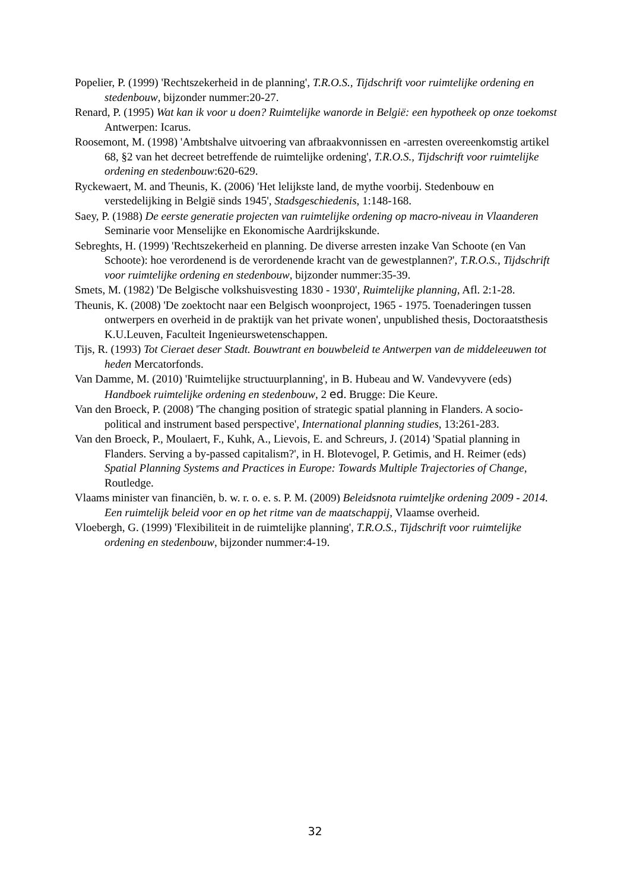Popelier, P. (1999) 'Rechtszekerheid in de planning', T.R.O.S., Tijdschrift voor ruimtelijke ordening en stedenbouw, bijzonder nummer:20-27.
Renard, P. (1995) Wat kan ik voor u doen? Ruimtelijke wanorde in België: een hypotheek op onze toekomst Antwerpen: Icarus.
Roosemont, M. (1998) 'Ambtshalve uitvoering van afbraakvonnissen en -arresten overeenkomstig artikel 68, §2 van het decreet betreffende de ruimtelijke ordening', T.R.O.S., Tijdschrift voor ruimtelijke ordening en stedenbouw:620-629.
Ryckewaert, M. and Theunis, K. (2006) 'Het lelijkste land, de mythe voorbij. Stedenbouw en verstedelijking in België sinds 1945', Stadsgeschiedenis, 1:148-168.
Saey, P. (1988) De eerste generatie projecten van ruimtelijke ordening op macro-niveau in Vlaanderen Seminarie voor Menselijke en Ekonomische Aardrijkskunde.
Sebreghts, H. (1999) 'Rechtszekerheid en planning. De diverse arresten inzake Van Schoote (en Van Schoote): hoe verordenend is de verordenende kracht van de gewestplannen?', T.R.O.S., Tijdschrift voor ruimtelijke ordening en stedenbouw, bijzonder nummer:35-39.
Smets, M. (1982) 'De Belgische volkshuisvesting 1830 - 1930', Ruimtelijke planning, Afl. 2:1-28.
Theunis, K. (2008) 'De zoektocht naar een Belgisch woonproject, 1965 - 1975. Toenaderingen tussen ontwerpers en overheid in de praktijk van het private wonen', unpublished thesis, Doctoraatsthesis K.U.Leuven, Faculteit Ingenieurswetenschappen.
Tijs, R. (1993) Tot Cieraet deser Stadt. Bouwtrant en bouwbeleid te Antwerpen van de middeleeuwen tot heden Mercatorfonds.
Van Damme, M. (2010) 'Ruimtelijke structuurplanning', in B. Hubeau and W. Vandevyvere (eds) Handboek ruimtelijke ordening en stedenbouw, 2 ed. Brugge: Die Keure.
Van den Broeck, P. (2008) 'The changing position of strategic spatial planning in Flanders. A socio-political and instrument based perspective', International planning studies, 13:261-283.
Van den Broeck, P., Moulaert, F., Kuhk, A., Lievois, E. and Schreurs, J. (2014) 'Spatial planning in Flanders. Serving a by-passed capitalism?', in H. Blotevogel, P. Getimis, and H. Reimer (eds) Spatial Planning Systems and Practices in Europe: Towards Multiple Trajectories of Change, Routledge.
Vlaams minister van financiën, b. w. r. o. e. s. P. M. (2009) Beleidsnota ruimteljke ordening 2009 - 2014. Een ruimtelijk beleid voor en op het ritme van de maatschappij, Vlaamse overheid.
Vloebergh, G. (1999) 'Flexibiliteit in de ruimtelijke planning', T.R.O.S., Tijdschrift voor ruimtelijke ordening en stedenbouw, bijzonder nummer:4-19.
32